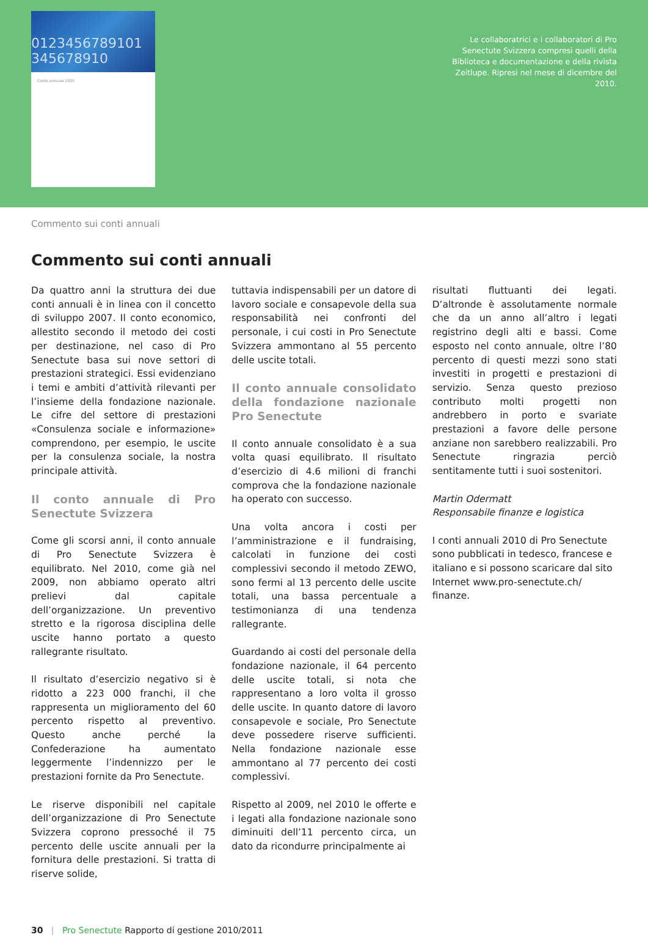0123456789101 345678910
Conto annuale 2010
Le collaboratrici e i collaboratori di Pro Senectute Svizzera compresi quelli della Biblioteca e documentazione e della rivista Zeitlupe. Ripresi nel mese di dicembre del 2010.
Commento sui conti annuali
Commento sui conti annuali
Da quattro anni la struttura dei due conti annuali è in linea con il concetto di sviluppo 2007. Il conto economico, allestito secondo il metodo dei costi per destinazione, nel caso di Pro Senectute basa sui nove settori di prestazioni strategici. Essi evidenziano i temi e ambiti d’attività rilevanti per l’insieme della fondazione nazionale. Le cifre del settore di prestazioni «Consulenza sociale e informazione» comprendono, per esempio, le uscite per la consulenza sociale, la nostra principale attività.
Il conto annuale di Pro Senectute Svizzera
Come gli scorsi anni, il conto annuale di Pro Senectute Svizzera è equilibrato. Nel 2010, come già nel 2009, non abbiamo operato altri prelievi dal capitale dell’organizzazione. Un preventivo stretto e la rigorosa disciplina delle uscite hanno portato a questo rallegrante risultato.
Il risultato d’esercizio negativo si è ridotto a 223 000 franchi, il che rappresenta un miglioramento del 60 percento rispetto al preventivo. Questo anche perché la Confederazione ha aumentato leggermente l’indennizzo per le prestazioni fornite da Pro Senectute.
Le riserve disponibili nel capitale dell’organizzazione di Pro Senectute Svizzera coprono pressoché il 75 percento delle uscite annuali per la fornitura delle prestazioni. Si tratta di riserve solide,
tuttavia indispensabili per un datore di lavoro sociale e consapevole della sua responsabilità nei confronti del personale, i cui costi in Pro Senectute Svizzera ammontano al 55 percento delle uscite totali.
Il conto annuale consolidato della fondazione nazionale Pro Senectute
Il conto annuale consolidato è a sua volta quasi equilibrato. Il risultato d’esercizio di 4.6 milioni di franchi comprova che la fondazione nazionale ha operato con successo.
Una volta ancora i costi per l’amministrazione e il fundraising, calcolati in funzione dei costi complessivi secondo il metodo ZEWO, sono fermi al 13 percento delle uscite totali, una bassa percentuale a testimonianza di una tendenza rallegrante.
Guardando ai costi del personale della fondazione nazionale, il 64 percento delle uscite totali, si nota che rappresentano a loro volta il grosso delle uscite. In quanto datore di lavoro consapevole e sociale, Pro Senectute deve possedere riserve sufficienti. Nella fondazione nazionale esse ammontano al 77 percento dei costi complessivi.
Rispetto al 2009, nel 2010 le offerte e i legati alla fondazione nazionale sono diminuiti dell’11 percento circa, un dato da ricondurre principalmente ai
risultati fluttuanti dei legati. D’altronde è assolutamente normale che da un anno all’altro i legati registrino degli alti e bassi. Come esposto nel conto annuale, oltre l’80 percento di questi mezzi sono stati investiti in progetti e prestazioni di servizio. Senza questo prezioso contributo molti progetti non andrebbero in porto e svariate prestazioni a favore delle persone anziane non sarebbero realizzabili. Pro Senectute ringrazia perciò sentitamente tutti i suoi sostenitori.
Martin Odermatt
Responsabile finanze e logistica
I conti annuali 2010 di Pro Senectute sono pubblicati in tedesco, francese e italiano e si possono scaricare dal sito Internet www.pro-senectute.ch/ finanze.
30 | Pro Senectute Rapporto di gestione 2010/2011